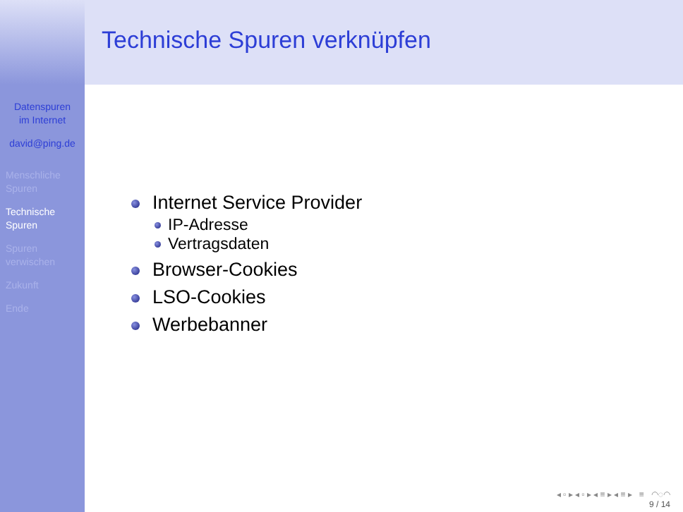Datenspuren
im Internet
david@ping.de
Menschliche
Spuren
Technische
Spuren
Spuren
verwischen
Zukunft
Ende
Technische Spuren verknüpfen
Internet Service Provider
IP-Adresse
Vertragsdaten
Browser-Cookies
LSO-Cookies
Werbebanner
◂ ▫ ▸ ◂ ▫ ▸ ◂ ≡ ▸ ◂ ≡ ▸ ≡ ◠◌◠
9 / 14